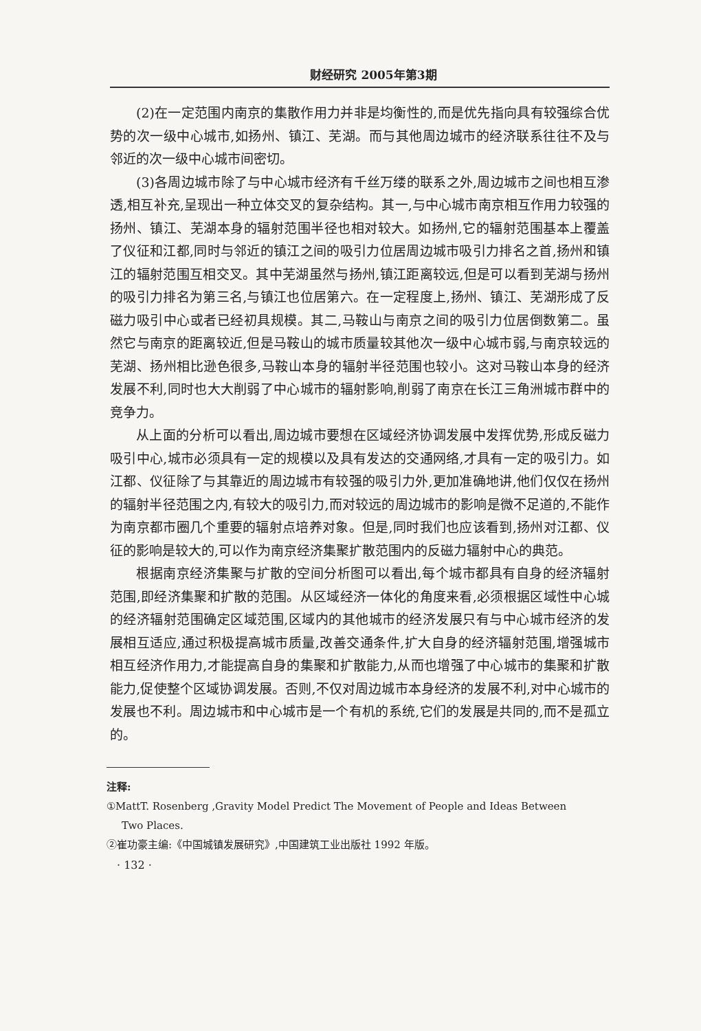财经研究 2005年第3期
(2)在一定范围内南京的集散作用力并非是均衡性的,而是优先指向具有较强综合优势的次一级中心城市,如扬州、镇江、芜湖。而与其他周边城市的经济联系往往不及与邻近的次一级中心城市间密切。
(3)各周边城市除了与中心城市经济有千丝万缕的联系之外,周边城市之间也相互渗透,相互补充,呈现出一种立体交叉的复杂结构。其一,与中心城市南京相互作用力较强的扬州、镇江、芜湖本身的辐射范围半径也相对较大。如扬州,它的辐射范围基本上覆盖了仪征和江都,同时与邻近的镇江之间的吸引力位居周边城市吸引力排名之首,扬州和镇江的辐射范围互相交叉。其中芜湖虽然与扬州,镇江距离较远,但是可以看到芜湖与扬州的吸引力排名为第三名,与镇江也位居第六。在一定程度上,扬州、镇江、芜湖形成了反磁力吸引中心或者已经初具规模。其二,马鞍山与南京之间的吸引力位居倒数第二。虽然它与南京的距离较近,但是马鞍山的城市质量较其他次一级中心城市弱,与南京较远的芜湖、扬州相比逊色很多,马鞍山本身的辐射半径范围也较小。这对马鞍山本身的经济发展不利,同时也大大削弱了中心城市的辐射影响,削弱了南京在长江三角洲城市群中的竞争力。
从上面的分析可以看出,周边城市要想在区域经济协调发展中发挥优势,形成反磁力吸引中心,城市必须具有一定的规模以及具有发达的交通网络,才具有一定的吸引力。如江都、仪征除了与其靠近的周边城市有较强的吸引力外,更加准确地讲,他们仅仅在扬州的辐射半径范围之内,有较大的吸引力,而对较远的周边城市的影响是微不足道的,不能作为南京都市圈几个重要的辐射点培养对象。但是,同时我们也应该看到,扬州对江都、仪征的影响是较大的,可以作为南京经济集聚扩散范围内的反磁力辐射中心的典范。
根据南京经济集聚与扩散的空间分析图可以看出,每个城市都具有自身的经济辐射范围,即经济集聚和扩散的范围。从区域经济一体化的角度来看,必须根据区域性中心城的经济辐射范围确定区域范围,区域内的其他城市的经济发展只有与中心城市经济的发展相互适应,通过积极提高城市质量,改善交通条件,扩大自身的经济辐射范围,增强城市相互经济作用力,才能提高自身的集聚和扩散能力,从而也增强了中心城市的集聚和扩散能力,促使整个区域协调发展。否则,不仅对周边城市本身经济的发展不利,对中心城市的发展也不利。周边城市和中心城市是一个有机的系统,它们的发展是共同的,而不是孤立的。
注释:
①MattT. Rosenberg ,Gravity Model Predict The Movement of People and Ideas Between
Two Places.
②崔功豪主编:《中国城镇发展研究》,中国建筑工业出版社 1992 年版。
· 132 ·